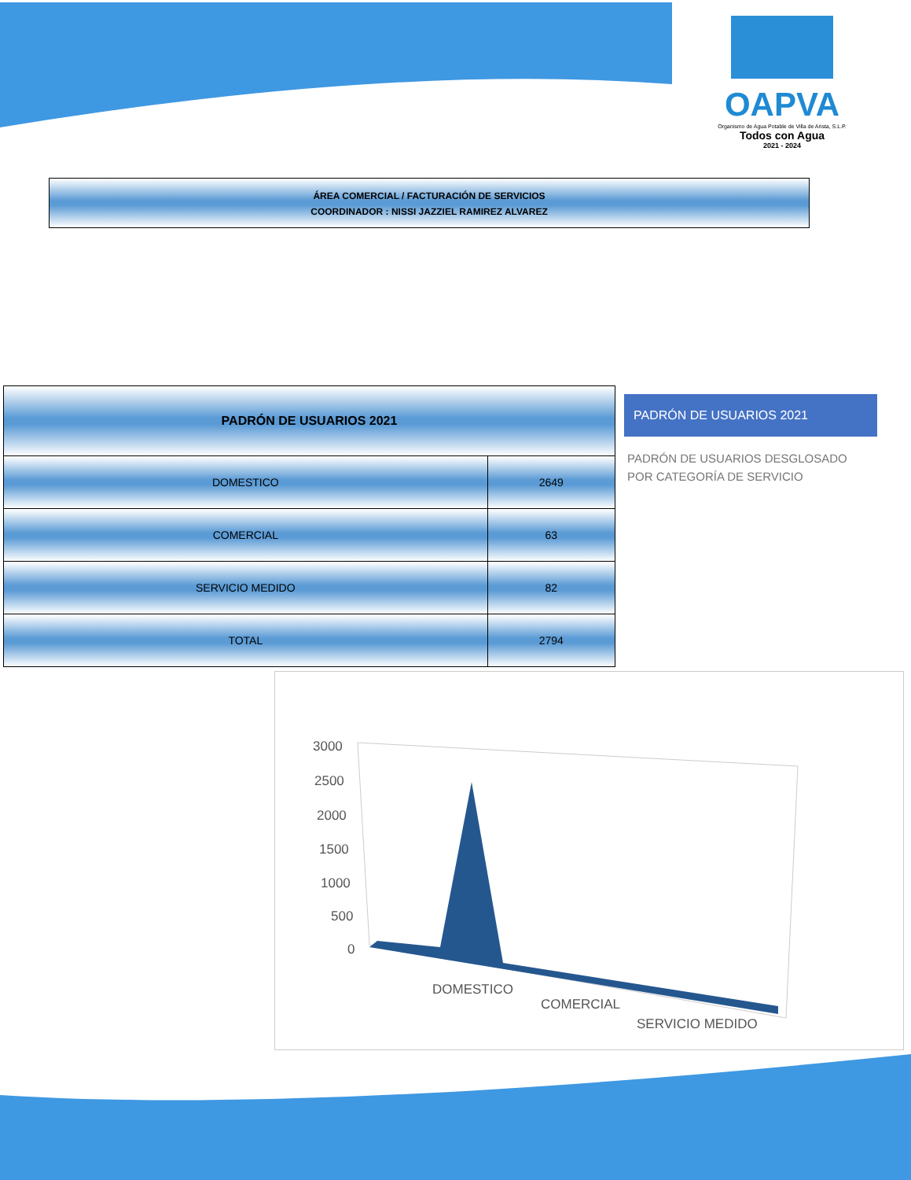OAPVA
Organismo de Agua Potable de Villa de Arista, S.L.P.
Todos con Agua
2021 - 2024
ÁREA COMERCIAL / FACTURACIÓN DE SERVICIOS
COORDINADOR : NISSI JAZZIEL RAMIREZ ALVAREZ
| PADRÓN DE USUARIOS 2021 | |
| --- | --- |
| DOMESTICO | 2649 |
| COMERCIAL | 63 |
| SERVICIO MEDIDO | 82 |
| TOTAL | 2794 |
PADRÓN DE USUARIOS 2021
PADRÓN DE USUARIOS DESGLOSADO POR CATEGORÍA DE SERVICIO
3000
2500
2000
1500
1000
500
0
DOMESTICO
COMERCIAL
SERVICIO MEDIDO